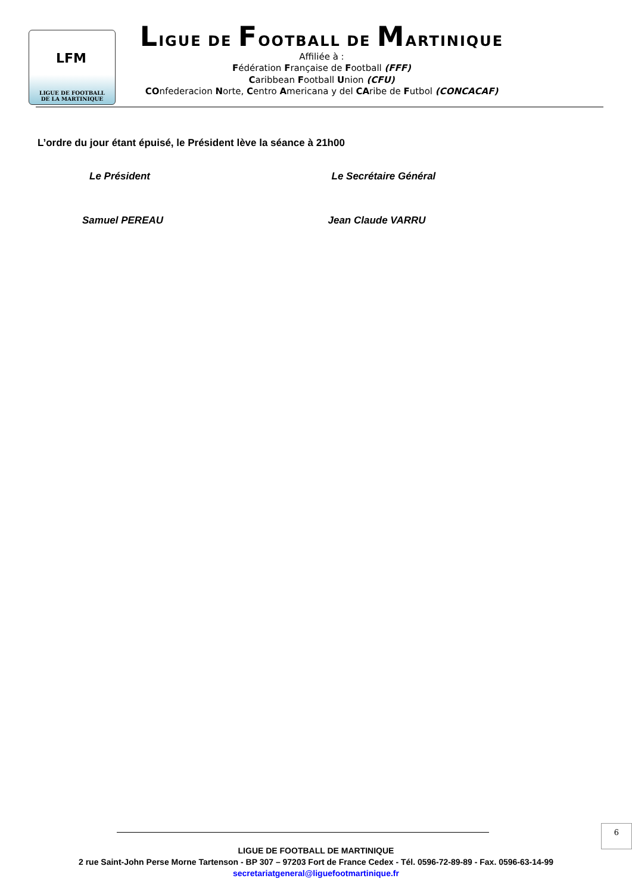LFM
LIGUE DE FOOTBALL
DE LA MARTINIQUE
LIGUE DE FOOTBALL DE MARTINIQUE
Affiliée à :
Fédération Française de Football (FFF)
Caribbean Football Union (CFU)
COnfederacion Norte, Centro Americana y del CAribe de Futbol (CONCACAF)
L’ordre du jour étant épuisé, le Président lève la séance à 21h00
Le Président Le Secrétaire Général
Samuel PEREAU Jean Claude VARRU
6
LIGUE DE FOOTBALL DE MARTINIQUE
2 rue Saint-John Perse Morne Tartenson - BP 307 – 97203 Fort de France Cedex - Tél. 0596-72-89-89 - Fax. 0596-63-14-99
secretariatgeneral@liguefootmartinique.fr